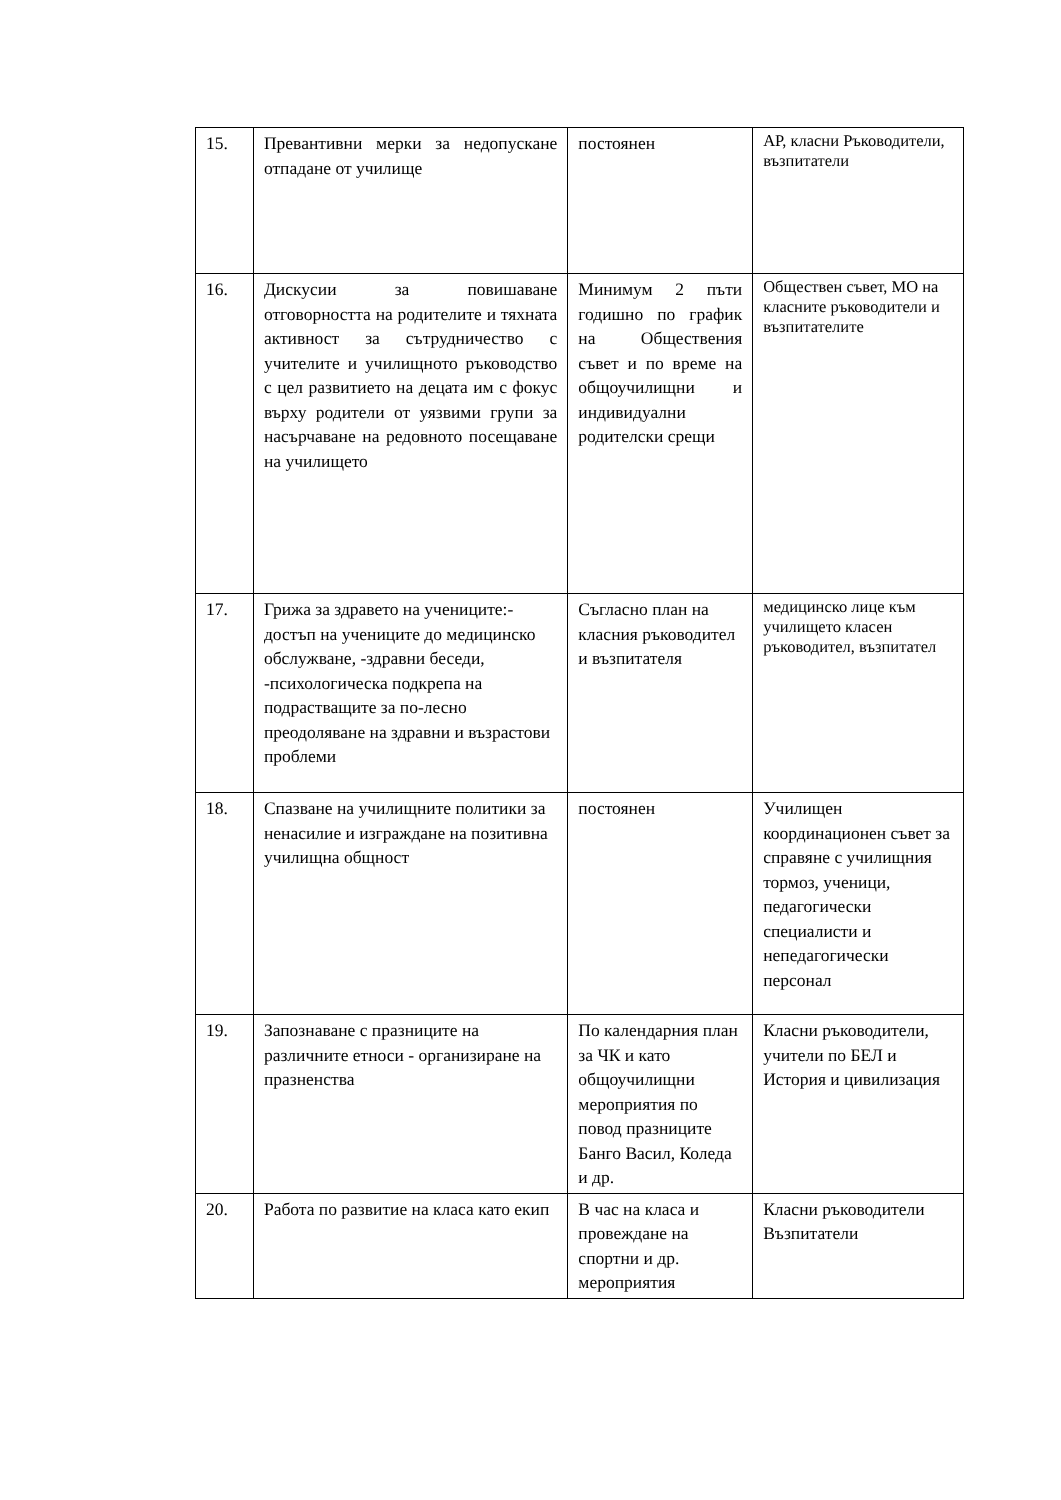| 15. | Превантивни мерки за недопускане отпадане от училище | постоянен | АР, класни Ръководители, възпитатели |
| 16. | Дискусии за повишаване отговорността на родителите и тяхната активност за сътрудничество с учителите и училищното ръководство с цел развитието на децата им с фокус върху родители от уязвими групи за насърчаване на редовното посещаване на училището | Минимум 2 пъти годишно по график на Обществения съвет и по време на общоучилищни и индивидуални родителски срещи | Обществен съвет, МО на класните ръководители и възпитателите |
| 17. | Грижа за здравето на учениците:-достъп на учениците до медицинско обслужване, -здравни беседи, -психологическа подкрепа на подрастващите за по-лесно преодоляване на здравни и възрастови проблеми | Съгласно план на класния ръководител и възпитателя | медицинско лице към училището класен ръководител, възпитател |
| 18. | Спазване на училищните политики за ненасилие и изграждане на позитивна училищна общност | постоянен | Училищен координационен съвет за справяне с училищния тормоз, ученици, педагогически специалисти и непедагогически персонал |
| 19. | Запознаване с празниците на различните етноси - организиране на празненства | По календарния план за ЧК и като общоучилищни мероприятия по повод празниците Банго Васил, Коледа и др. | Класни ръководители, учители по БЕЛ и История и цивилизация |
| 20. | Работа по развитие на класа като екип | В час на класа и провеждане на спортни и др. мероприятия | Класни ръководители Възпитатели |